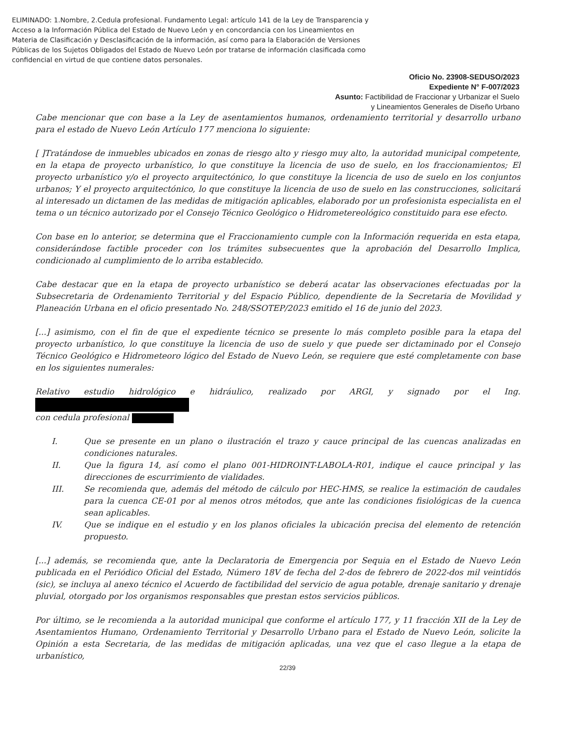ELIMINADO: 1.Nombre, 2.Cedula profesional. Fundamento Legal: artículo 141 de la Ley de Transparencia y Acceso a la Información Pública del Estado de Nuevo León y en concordancia con los Lineamientos en Materia de Clasificación y Desclasificación de la información, así como para la Elaboración de Versiones Públicas de los Sujetos Obligados del Estado de Nuevo León por tratarse de información clasificada como confidencial en virtud de que contiene datos personales.
Oficio No. 23908-SEDUSO/2023
Expediente N° F-007/2023
Asunto: Factibilidad de Fraccionar y Urbanizar el Suelo
y Lineamientos Generales de Diseño Urbano
Cabe mencionar que con base a la Ley de asentamientos humanos, ordenamiento territorial y desarrollo urbano para el estado de Nuevo León Artículo 177 menciona lo siguiente:
[ ]Tratándose de inmuebles ubicados en zonas de riesgo alto y riesgo muy alto, la autoridad municipal competente, en la etapa de proyecto urbanístico, lo que constituye la licencia de uso de suelo, en los fraccionamientos; El proyecto urbanístico y/o el proyecto arquitectónico, lo que constituye la licencia de uso de suelo en los conjuntos urbanos; Y el proyecto arquitectónico, lo que constituye la licencia de uso de suelo en las construcciones, solicitará al interesado un dictamen de las medidas de mitigación aplicables, elaborado por un profesionista especialista en el tema o un técnico autorizado por el Consejo Técnico Geológico o Hidrometereológico constituido para ese efecto.
Con base en lo anterior, se determina que el Fraccionamiento cumple con la Información requerida en esta etapa, considerándose factible proceder con los trámites subsecuentes que la aprobación del Desarrollo Implica, condicionado al cumplimiento de lo arriba establecido.
Cabe destacar que en la etapa de proyecto urbanístico se deberá acatar las observaciones efectuadas por la Subsecretaria de Ordenamiento Territorial y del Espacio Público, dependiente de la Secretaria de Movilidad y Planeación Urbana en el oficio presentado No. 248/SSOTEP/2023 emitido el 16 de junio del 2023.
[...] asimismo, con el fin de que el expediente técnico se presente lo más completo posible para la etapa del proyecto urbanístico, lo que constituye la licencia de uso de suelo y que puede ser dictaminado por el Consejo Técnico Geológico e Hidrometeoro lógico del Estado de Nuevo León, se requiere que esté completamente con base en los siguientes numerales:
Relativo estudio hidrológico e hidráulico, realizado por ARGI, y signado por el Ing.
con cedula profesional
I. Que se presente en un plano o ilustración el trazo y cauce principal de las cuencas analizadas en condiciones naturales.
II. Que la figura 14, así como el plano 001-HIDROINT-LABOLA-R01, indique el cauce principal y las direcciones de escurrimiento de vialidades.
III. Se recomienda que, además del método de cálculo por HEC-HMS, se realice la estimación de caudales para la cuenca CE-01 por al menos otros métodos, que ante las condiciones fisiológicas de la cuenca sean aplicables.
IV. Que se indique en el estudio y en los planos oficiales la ubicación precisa del elemento de retención propuesto.
[...] además, se recomienda que, ante la Declaratoria de Emergencia por Sequia en el Estado de Nuevo León publicada en el Periódico Oficial del Estado, Número 18V de fecha del 2-dos de febrero de 2022-dos mil veintidós (sic), se incluya al anexo técnico el Acuerdo de factibilidad del servicio de agua potable, drenaje sanitario y drenaje pluvial, otorgado por los organismos responsables que prestan estos servicios públicos.
Por último, se le recomienda a la autoridad municipal que conforme el artículo 177, y 11 fracción XII de la Ley de Asentamientos Humano, Ordenamiento Territorial y Desarrollo Urbano para el Estado de Nuevo León, solicite la Opinión a esta Secretaria, de las medidas de mitigación aplicadas, una vez que el caso llegue a la etapa de urbanístico,
22/39